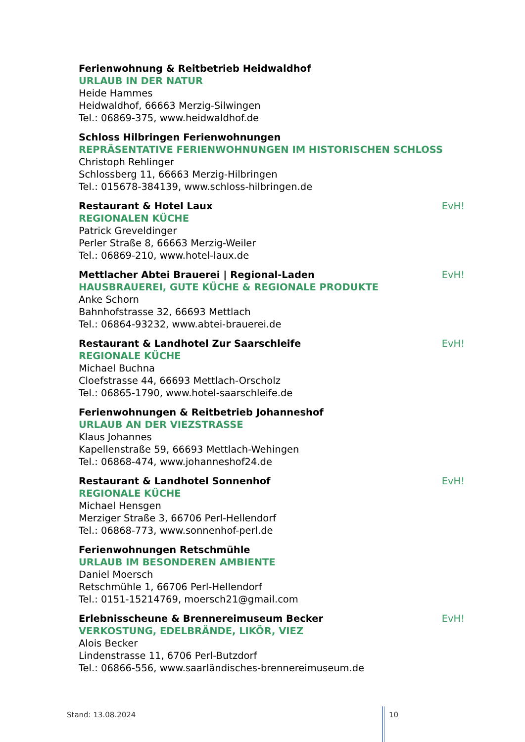Ferienwohnung & Reitbetrieb Heidwaldhof
URLAUB IN DER NATUR
Heide Hammes
Heidwaldhof, 66663 Merzig-Silwingen
Tel.: 06869-375, www.heidwaldhof.de
Schloss Hilbringen Ferienwohnungen
REPRÄSENTATIVE FERIENWOHNUNGEN IM HISTORISCHEN SCHLOSS
Christoph Rehlinger
Schlossberg 11, 66663 Merzig-Hilbringen
Tel.: 015678-384139, www.schloss-hilbringen.de
Restaurant & Hotel Laux EvH!
REGIONALEN KÜCHE
Patrick Greveldinger
Perler Straße 8, 66663 Merzig-Weiler
Tel.: 06869-210, www.hotel-laux.de
Mettlacher Abtei Brauerei | Regional-Laden EvH!
HAUSBRAUEREI, GUTE KÜCHE & REGIONALE PRODUKTE
Anke Schorn
Bahnhofstrasse 32, 66693 Mettlach
Tel.: 06864-93232, www.abtei-brauerei.de
Restaurant & Landhotel Zur Saarschleife EvH!
REGIONALE KÜCHE
Michael Buchna
Cloefstrasse 44, 66693 Mettlach-Orscholz
Tel.: 06865-1790, www.hotel-saarschleife.de
Ferienwohnungen & Reitbetrieb Johanneshof
URLAUB AN DER VIEZSTRASSE
Klaus Johannes
Kapellenstraße 59, 66693 Mettlach-Wehingen
Tel.: 06868-474, www.johanneshof24.de
Restaurant & Landhotel Sonnenhof EvH!
REGIONALE KÜCHE
Michael Hensgen
Merziger Straße 3, 66706 Perl-Hellendorf
Tel.: 06868-773, www.sonnenhof-perl.de
Ferienwohnungen Retschmühle
URLAUB IM BESONDEREN AMBIENTE
Daniel Moersch
Retschmühle 1, 66706 Perl-Hellendorf
Tel.: 0151-15214769, moersch21@gmail.com
Erlebnisscheune & Brennereimuseum Becker EvH!
VERKOSTUNG, EDELBRÄNDE, LIKÖR, VIEZ
Alois Becker
Lindenstrasse 11, 6706 Perl-Butzdorf
Tel.: 06866-556, www.saarländisches-brennereimuseum.de
Stand: 13.08.2024 10